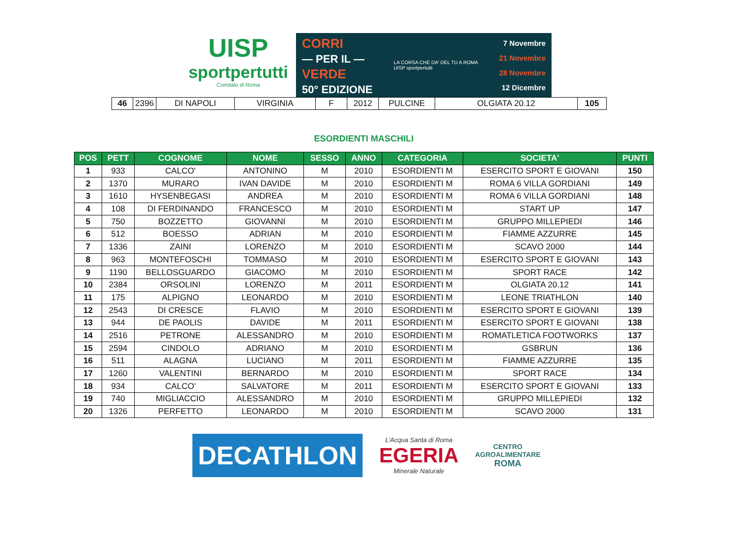UISP
sportpertutti
Comitato di Roma
CORRI
— PER IL —
VERDE
50° EDIZIONE
LA CORSA CHE DA' DEL TU A ROMA
UISP sportpertutti
7 Novembre
21 Novembre
28 Novembre
12 Dicembre
| 46 | 2396 | DI NAPOLI | VIRGINIA | F | 2012 | PULCINE | OLGIATA 20.12 | 105 |
ESORDIENTI MASCHILI
| POS | PETT | COGNOME | NOME | SESSO | ANNO | CATEGORIA | SOCIETA' | PUNTI |
| --- | --- | --- | --- | --- | --- | --- | --- | --- |
| 1 | 933 | CALCO' | ANTONINO | M | 2010 | ESORDIENTI M | ESERCITO SPORT E GIOVANI | 150 |
| 2 | 1370 | MURARO | IVAN DAVIDE | M | 2010 | ESORDIENTI M | ROMA 6 VILLA GORDIANI | 149 |
| 3 | 1610 | HYSENBEGASI | ANDREA | M | 2010 | ESORDIENTI M | ROMA 6 VILLA GORDIANI | 148 |
| 4 | 108 | DI FERDINANDO | FRANCESCO | M | 2010 | ESORDIENTI M | START UP | 147 |
| 5 | 750 | BOZZETTO | GIOVANNI | M | 2010 | ESORDIENTI M | GRUPPO MILLEPIEDI | 146 |
| 6 | 512 | BOESSO | ADRIAN | M | 2010 | ESORDIENTI M | FIAMME AZZURRE | 145 |
| 7 | 1336 | ZAINI | LORENZO | M | 2010 | ESORDIENTI M | SCAVO 2000 | 144 |
| 8 | 963 | MONTEFOSCHI | TOMMASO | M | 2010 | ESORDIENTI M | ESERCITO SPORT E GIOVANI | 143 |
| 9 | 1190 | BELLOSGUARDO | GIACOMO | M | 2010 | ESORDIENTI M | SPORT RACE | 142 |
| 10 | 2384 | ORSOLINI | LORENZO | M | 2011 | ESORDIENTI M | OLGIATA 20.12 | 141 |
| 11 | 175 | ALPIGNO | LEONARDO | M | 2010 | ESORDIENTI M | LEONE TRIATHLON | 140 |
| 12 | 2543 | DI CRESCE | FLAVIO | M | 2010 | ESORDIENTI M | ESERCITO SPORT E GIOVANI | 139 |
| 13 | 944 | DE PAOLIS | DAVIDE | M | 2011 | ESORDIENTI M | ESERCITO SPORT E GIOVANI | 138 |
| 14 | 2516 | PETRONE | ALESSANDRO | M | 2010 | ESORDIENTI M | ROMATLETICA FOOTWORKS | 137 |
| 15 | 2594 | CINDOLO | ADRIANO | M | 2010 | ESORDIENTI M | GSBRUN | 136 |
| 16 | 511 | ALAGNA | LUCIANO | M | 2011 | ESORDIENTI M | FIAMME AZZURRE | 135 |
| 17 | 1260 | VALENTINI | BERNARDO | M | 2010 | ESORDIENTI M | SPORT RACE | 134 |
| 18 | 934 | CALCO' | SALVATORE | M | 2011 | ESORDIENTI M | ESERCITO SPORT E GIOVANI | 133 |
| 19 | 740 | MIGLIACCIO | ALESSANDRO | M | 2010 | ESORDIENTI M | GRUPPO MILLEPIEDI | 132 |
| 20 | 1326 | PERFETTO | LEONARDO | M | 2010 | ESORDIENTI M | SCAVO 2000 | 131 |
DECATHLON
L'Acqua Santa di Roma
EGERIA
Minerale Naturale
CENTRO
AGROALIMENTARE
ROMA